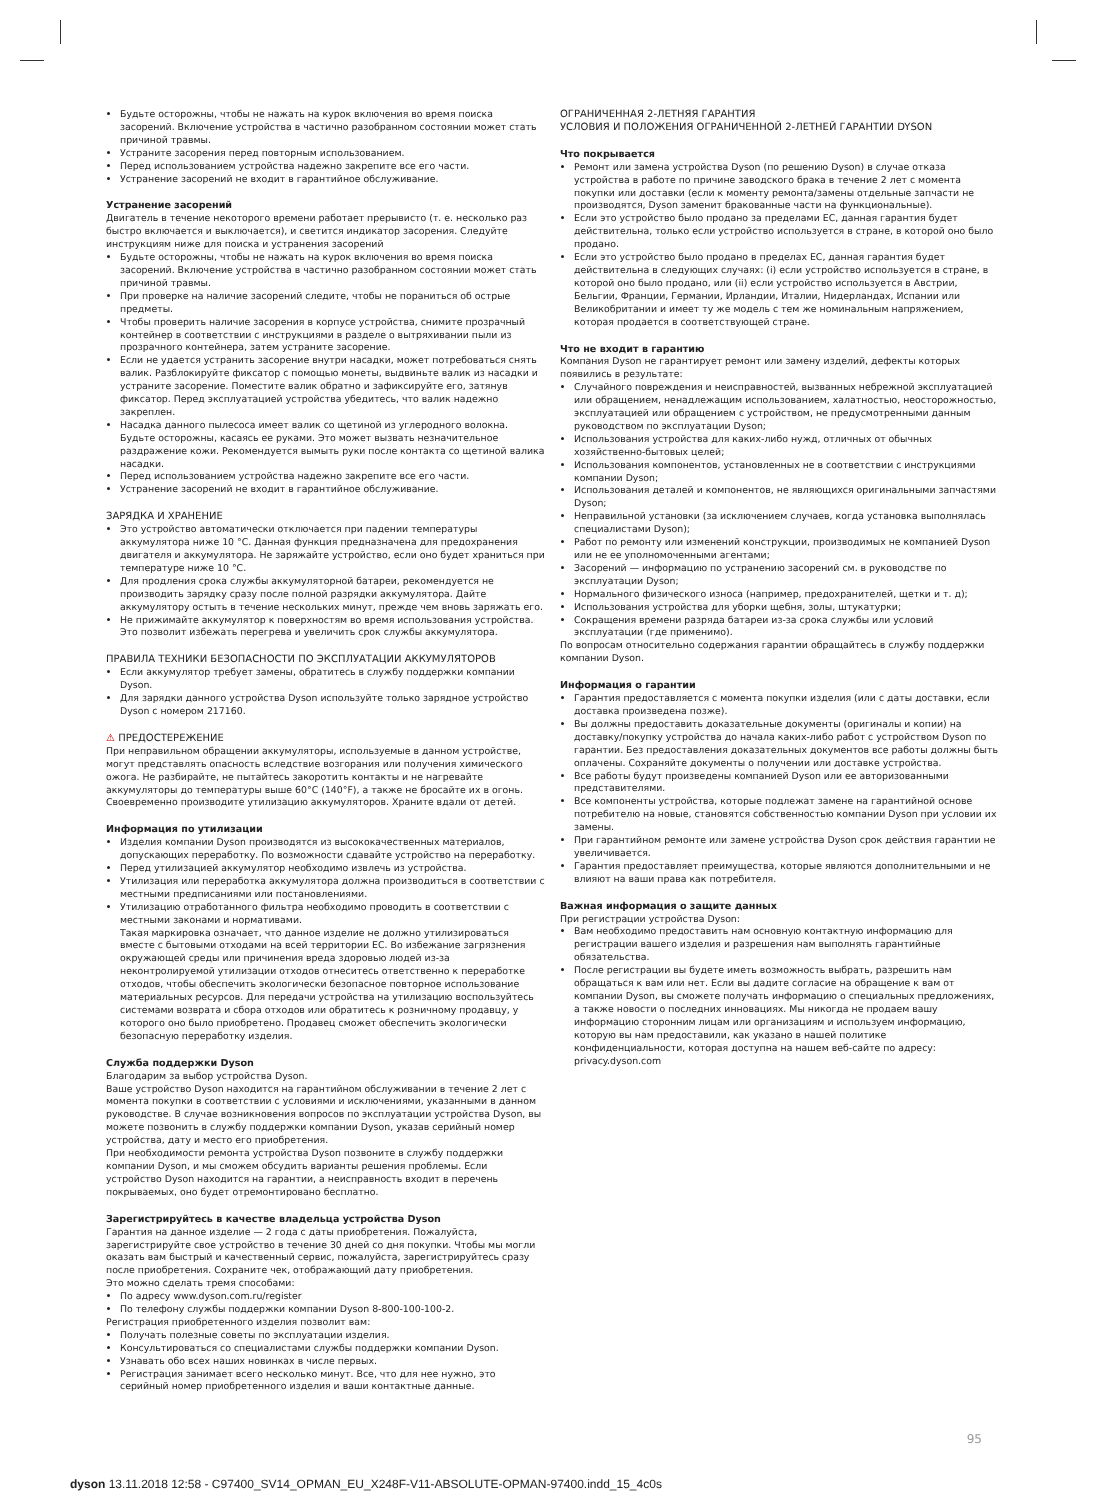Будьте осторожны, чтобы не нажать на курок включения во время поиска засорений. Включение устройства в частично разобранном состоянии может стать причиной травмы.
Устраните засорения перед повторным использованием.
Перед использованием устройства надежно закрепите все его части.
Устранение засорений не входит в гарантийное обслуживание.
Устранение засорений
Двигатель в течение некоторого времени работает прерывисто (т. е. несколько раз быстро включается и выключается), и светится индикатор засорения. Следуйте инструкциям ниже для поиска и устранения засорений
Будьте осторожны, чтобы не нажать на курок включения во время поиска засорений. Включение устройства в частично разобранном состоянии может стать причиной травмы.
При проверке на наличие засорений следите, чтобы не пораниться об острые предметы.
Чтобы проверить наличие засорения в корпусе устройства, снимите прозрачный контейнер в соответствии с инструкциями в разделе о вытряхивании пыли из прозрачного контейнера, затем устраните засорение.
Если не удается устранить засорение внутри насадки, может потребоваться снять валик. Разблокируйте фиксатор с помощью монеты, выдвиньте валик из насадки и устраните засорение. Поместите валик обратно и зафиксируйте его, затянув фиксатор. Перед эксплуатацией устройства убедитесь, что валик надежно закреплен.
Насадка данного пылесоса имеет валик со щетиной из углеродного волокна. Будьте осторожны, касаясь ее руками. Это может вызвать незначительное раздражение кожи. Рекомендуется вымыть руки после контакта со щетиной валика насадки.
Перед использованием устройства надежно закрепите все его части.
Устранение засорений не входит в гарантийное обслуживание.
ЗАРЯДКА И ХРАНЕНИЕ
Это устройство автоматически отключается при падении температуры аккумулятора ниже 10 °C. Данная функция предназначена для предохранения двигателя и аккумулятора. Не заряжайте устройство, если оно будет храниться при температуре ниже 10 °C.
Для продления срока службы аккумуляторной батареи, рекомендуется не производить зарядку сразу после полной разрядки аккумулятора. Дайте аккумулятору остыть в течение нескольких минут, прежде чем вновь заряжать его.
Не прижимайте аккумулятор к поверхностям во время использования устройства. Это позволит избежать перегрева и увеличить срок службы аккумулятора.
ПРАВИЛА ТЕХНИКИ БЕЗОПАСНОСТИ ПО ЭКСПЛУАТАЦИИ АККУМУЛЯТОРОВ
Если аккумулятор требует замены, обратитесь в службу поддержки компании Dyson.
Для зарядки данного устройства Dyson используйте только зарядное устройство Dyson с номером 217160.
⚠ ПРЕДОСТЕРЕЖЕНИЕ
При неправильном обращении аккумуляторы, используемые в данном устройстве, могут представлять опасность вследствие возгорания или получения химического ожога. Не разбирайте, не пытайтесь закоротить контакты и не нагревайте аккумуляторы до температуры выше 60°C (140°F), а также не бросайте их в огонь. Своевременно производите утилизацию аккумуляторов. Храните вдали от детей.
Информация по утилизации
Изделия компании Dyson производятся из высококачественных материалов, допускающих переработку. По возможности сдавайте устройство на переработку.
Перед утилизацией аккумулятор необходимо извлечь из устройства.
Утилизация или переработка аккумулятора должна производиться в соответствии с местными предписаниями или постановлениями.
Утилизацию отработанного фильтра необходимо проводить в соответствии с местными законами и нормативами.
Такая маркировка означает, что данное изделие не должно утилизироваться вместе с бытовыми отходами на всей территории ЕС. Во избежание загрязнения окружающей среды или причинения вреда здоровью людей из-за неконтролируемой утилизации отходов отнеситесь ответственно к переработке отходов, чтобы обеспечить экологически безопасное повторное использование материальных ресурсов. Для передачи устройства на утилизацию воспользуйтесь системами возврата и сбора отходов или обратитесь к розничному продавцу, у которого оно было приобретено. Продавец сможет обеспечить экологически безопасную переработку изделия.
Служба поддержки Dyson
Благодарим за выбор устройства Dyson.
Ваше устройство Dyson находится на гарантийном обслуживании в течение 2 лет с момента покупки в соответствии с условиями и исключениями, указанными в данном руководстве. В случае возникновения вопросов по эксплуатации устройства Dyson, вы можете позвонить в службу поддержки компании Dyson, указав серийный номер устройства, дату и место его приобретения.
При необходимости ремонта устройства Dyson позвоните в службу поддержки компании Dyson, и мы сможем обсудить варианты решения проблемы. Если устройство Dyson находится на гарантии, а неисправность входит в перечень покрываемых, оно будет отремонтировано бесплатно.
Зарегистрируйтесь в качестве владельца устройства Dyson
Гарантия на данное изделие — 2 года с даты приобретения. Пожалуйста, зарегистрируйте свое устройство в течение 30 дней со дня покупки. Чтобы мы могли оказать вам быстрый и качественный сервис, пожалуйста, зарегистрируйтесь сразу после приобретения. Сохраните чек, отображающий дату приобретения.
Это можно сделать тремя способами:
По адресу www.dyson.com.ru/register
По телефону службы поддержки компании Dyson 8-800-100-100-2.
Регистрация приобретенного изделия позволит вам:
Получать полезные советы по эксплуатации изделия.
Консультироваться со специалистами службы поддержки компании Dyson.
Узнавать обо всех наших новинках в числе первых.
Регистрация занимает всего несколько минут. Все, что для нее нужно, это серийный номер приобретенного изделия и ваши контактные данные.
ОГРАНИЧЕННАЯ 2-ЛЕТНЯЯ ГАРАНТИЯ
УСЛОВИЯ И ПОЛОЖЕНИЯ ОГРАНИЧЕННОЙ 2-ЛЕТНЕЙ ГАРАНТИИ DYSON
Что покрывается
Ремонт или замена устройства Dyson (по решению Dyson) в случае отказа устройства в работе по причине заводского брака в течение 2 лет с момента покупки или доставки (если к моменту ремонта/замены отдельные запчасти не производятся, Dyson заменит бракованные части на функциональные).
Если это устройство было продано за пределами ЕС, данная гарантия будет действительна, только если устройство используется в стране, в которой оно было продано.
Если это устройство было продано в пределах ЕС, данная гарантия будет действительна в следующих случаях: (i) если устройство используется в стране, в которой оно было продано, или (ii) если устройство используется в Австрии, Бельгии, Франции, Германии, Ирландии, Италии, Нидерландах, Испании или Великобритании и имеет ту же модель с тем же номинальным напряжением, которая продается в соответствующей стране.
Что не входит в гарантию
Компания Dyson не гарантирует ремонт или замену изделий, дефекты которых появились в результате:
Случайного повреждения и неисправностей, вызванных небрежной эксплуатацией или обращением, ненадлежащим использованием, халатностью, неосторожностью, эксплуатацией или обращением с устройством, не предусмотренными данным руководством по эксплуатации Dyson;
Использования устройства для каких-либо нужд, отличных от обычных хозяйственно-бытовых целей;
Использования компонентов, установленных не в соответствии с инструкциями компании Dyson;
Использования деталей и компонентов, не являющихся оригинальными запчастями Dyson;
Неправильной установки (за исключением случаев, когда установка выполнялась специалистами Dyson);
Работ по ремонту или изменений конструкции, производимых не компанией Dyson или не ее уполномоченными агентами;
Засорений — информацию по устранению засорений см. в руководстве по эксплуатации Dyson;
Нормального физического износа (например, предохранителей, щетки и т. д);
Использования устройства для уборки щебня, золы, штукатурки;
Сокращения времени разряда батареи из-за срока службы или условий эксплуатации (где применимо).
По вопросам относительно содержания гарантии обращайтесь в службу поддержки компании Dyson.
Информация о гарантии
Гарантия предоставляется с момента покупки изделия (или с даты доставки, если доставка произведена позже).
Вы должны предоставить доказательные документы (оригиналы и копии) на доставку/покупку устройства до начала каких-либо работ с устройством Dyson по гарантии. Без предоставления доказательных документов все работы должны быть оплачены. Сохраняйте документы о получении или доставке устройства.
Все работы будут произведены компанией Dyson или ее авторизованными представителями.
Все компоненты устройства, которые подлежат замене на гарантийной основе потребителю на новые, становятся собственностью компании Dyson при условии их замены.
При гарантийном ремонте или замене устройства Dyson срок действия гарантии не увеличивается.
Гарантия предоставляет преимущества, которые являются дополнительными и не влияют на ваши права как потребителя.
Важная информация о защите данных
При регистрации устройства Dyson:
Вам необходимо предоставить нам основную контактную информацию для регистрации вашего изделия и разрешения нам выполнять гарантийные обязательства.
После регистрации вы будете иметь возможность выбрать, разрешить нам обращаться к вам или нет. Если вы дадите согласие на обращение к вам от компании Dyson, вы сможете получать информацию о специальных предложениях, а также новости о последних инновациях. Мы никогда не продаем вашу информацию сторонним лицам или организациям и используем информацию, которую вы нам предоставили, как указано в нашей политике конфиденциальности, которая доступна на нашем веб-сайте по адресу: privacy.dyson.com
95
dyson 13.11.2018 12:58 - C97400_SV14_OPMAN_EU_X248F-V11-ABSOLUTE-OPMAN-97400.indd_15_4c0s